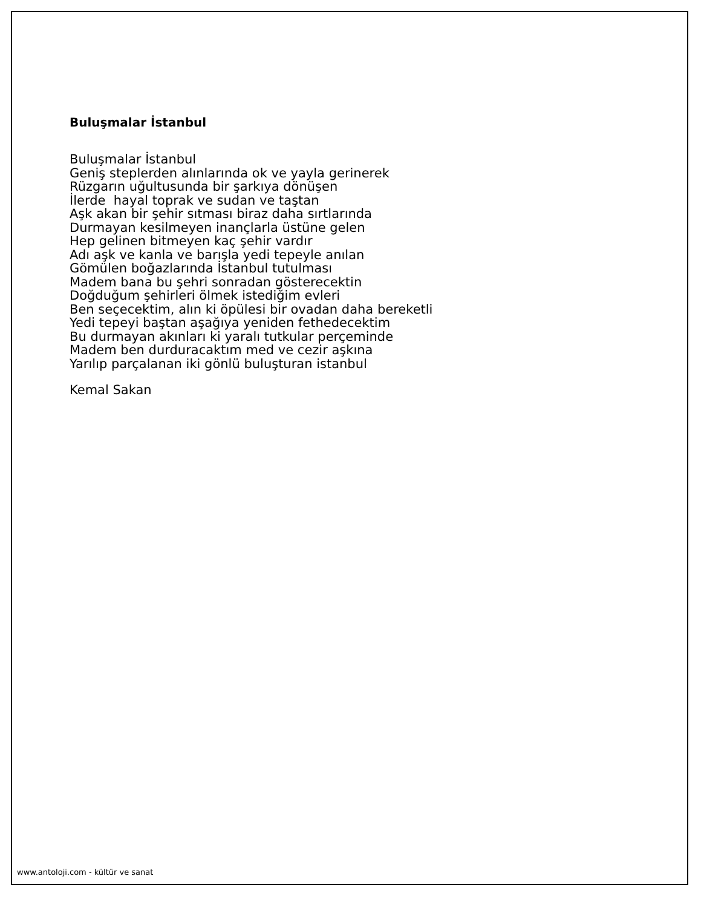Buluşmalar İstanbul
Buluşmalar İstanbul
Geniş steplerden alınlarında ok ve yayla gerinerek
Rüzgarın uğultusunda bir şarkıya dönüşen
İlerde hayal toprak ve sudan ve taştan
Aşk akan bir şehir sıtması biraz daha sırtlarında
Durmayan kesilmeyen inançlarla üstüne gelen
Hep gelinen bitmeyen kaç şehir vardır
Adı aşk ve kanla ve barışla yedi tepeyle anılan
Gömülen boğazlarında İstanbul tutulması
Madem bana bu şehri sonradan gösterecektin
Doğduğum şehirleri ölmek istediğim evleri
Ben seçecektim, alın ki öpülesi bir ovadan daha bereketli
Yedi tepeyi baştan aşağıya yeniden fethedecektim
Bu durmayan akınları ki yaralı tutkular perçeminde
Madem ben durduracaktım med ve cezir aşkına
Yarılıp parçalanan iki gönlü buluşturan istanbul
Kemal Sakan
www.antoloji.com - kültür ve sanat